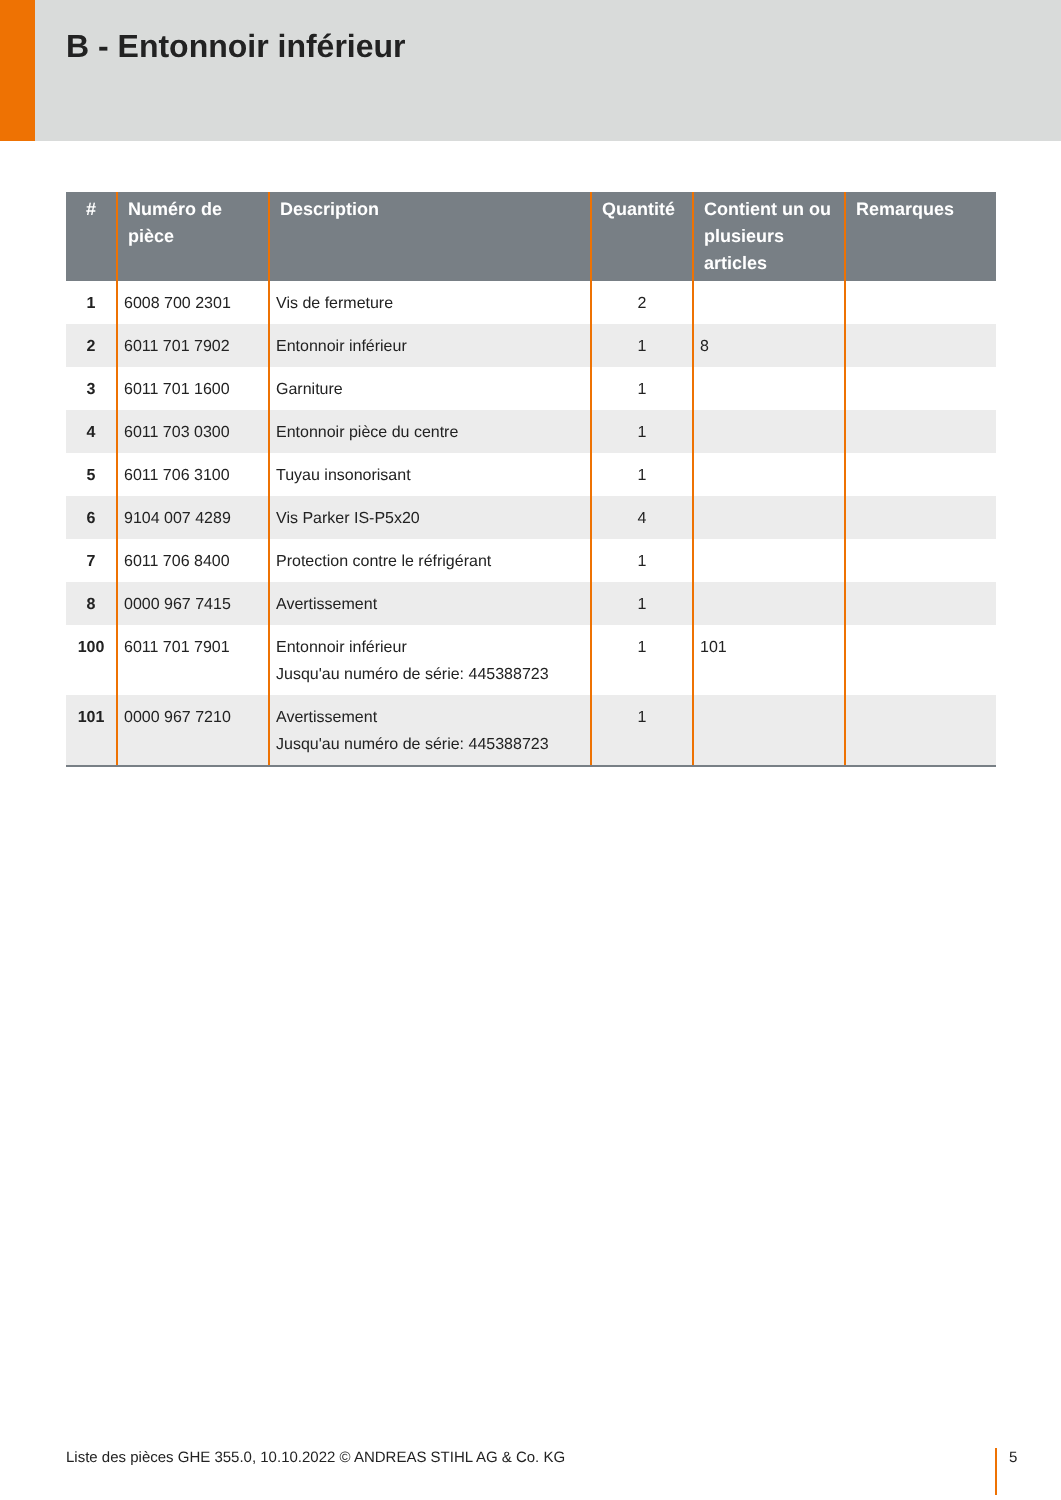B - Entonnoir inférieur
| # | Numéro de pièce | Description | Quantité | Contient un ou plusieurs articles | Remarques |
| --- | --- | --- | --- | --- | --- |
| 1 | 6008 700 2301 | Vis de fermeture | 2 | | |
| 2 | 6011 701 7902 | Entonnoir inférieur | 1 | 8 | |
| 3 | 6011 701 1600 | Garniture | 1 | | |
| 4 | 6011 703 0300 | Entonnoir pièce du centre | 1 | | |
| 5 | 6011 706 3100 | Tuyau insonorisant | 1 | | |
| 6 | 9104 007 4289 | Vis Parker IS-P5x20 | 4 | | |
| 7 | 6011 706 8400 | Protection contre le réfrigérant | 1 | | |
| 8 | 0000 967 7415 | Avertissement | 1 | | |
| 100 | 6011 701 7901 | Entonnoir inférieur Jusqu'au numéro de série: 445388723 | 1 | 101 | |
| 101 | 0000 967 7210 | Avertissement Jusqu'au numéro de série: 445388723 | 1 | | |
Liste des pièces GHE 355.0, 10.10.2022 © ANDREAS STIHL AG & Co. KG
5